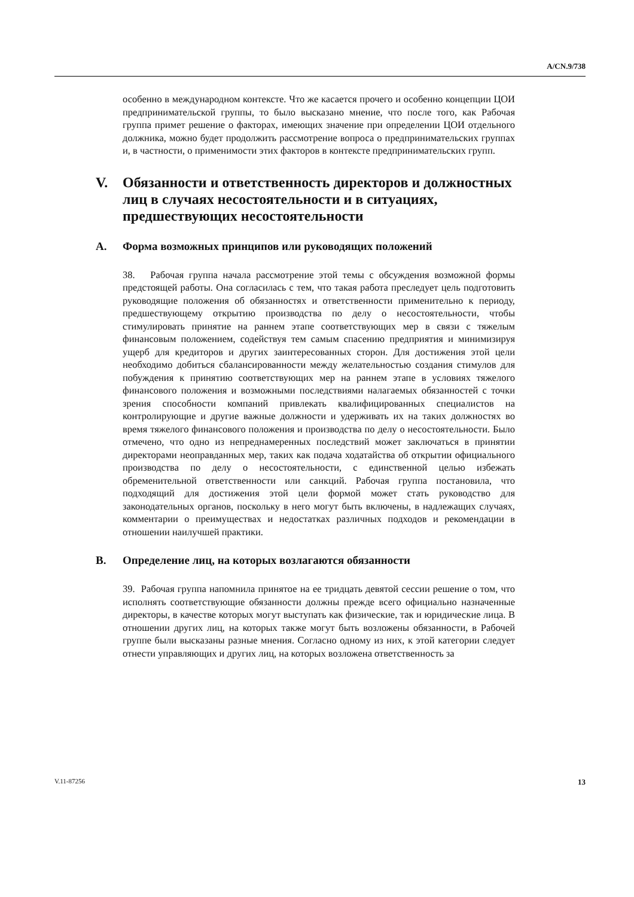A/CN.9/738
особенно в международном контексте. Что же касается прочего и особенно концепции ЦОИ предпринимательской группы, то было высказано мнение, что после того, как Рабочая группа примет решение о факторах, имеющих значение при определении ЦОИ отдельного должника, можно будет продолжить рассмотрение вопроса о предпринимательских группах и, в частности, о применимости этих факторов в контексте предпринимательских групп.
V. Обязанности и ответственность директоров и должностных лиц в случаях несостоятельности и в ситуациях, предшествующих несостоятельности
A. Форма возможных принципов или руководящих положений
38. Рабочая группа начала рассмотрение этой темы с обсуждения возможной формы предстоящей работы. Она согласилась с тем, что такая работа преследует цель подготовить руководящие положения об обязанностях и ответственности применительно к периоду, предшествующему открытию производства по делу о несостоятельности, чтобы стимулировать принятие на раннем этапе соответствующих мер в связи с тяжелым финансовым положением, содействуя тем самым спасению предприятия и минимизируя ущерб для кредиторов и других заинтересованных сторон. Для достижения этой цели необходимо добиться сбалансированности между желательностью создания стимулов для побуждения к принятию соответствующих мер на раннем этапе в условиях тяжелого финансового положения и возможными последствиями налагаемых обязанностей с точки зрения способности компаний привлекать квалифицированных специалистов на контролирующие и другие важные должности и удерживать их на таких должностях во время тяжелого финансового положения и производства по делу о несостоятельности. Было отмечено, что одно из непреднамеренных последствий может заключаться в принятии директорами неоправданных мер, таких как подача ходатайства об открытии официального производства по делу о несостоятельности, с единственной целью избежать обременительной ответственности или санкций. Рабочая группа постановила, что подходящий для достижения этой цели формой может стать руководство для законодательных органов, поскольку в него могут быть включены, в надлежащих случаях, комментарии о преимуществах и недостатках различных подходов и рекомендации в отношении наилучшей практики.
B. Определение лиц, на которых возлагаются обязанности
39. Рабочая группа напомнила принятое на ее тридцать девятой сессии решение о том, что исполнять соответствующие обязанности должны прежде всего официально назначенные директоры, в качестве которых могут выступать как физические, так и юридические лица. В отношении других лиц, на которых также могут быть возложены обязанности, в Рабочей группе были высказаны разные мнения. Согласно одному из них, к этой категории следует отнести управляющих и других лиц, на которых возложена ответственность за
V.11-87256 13